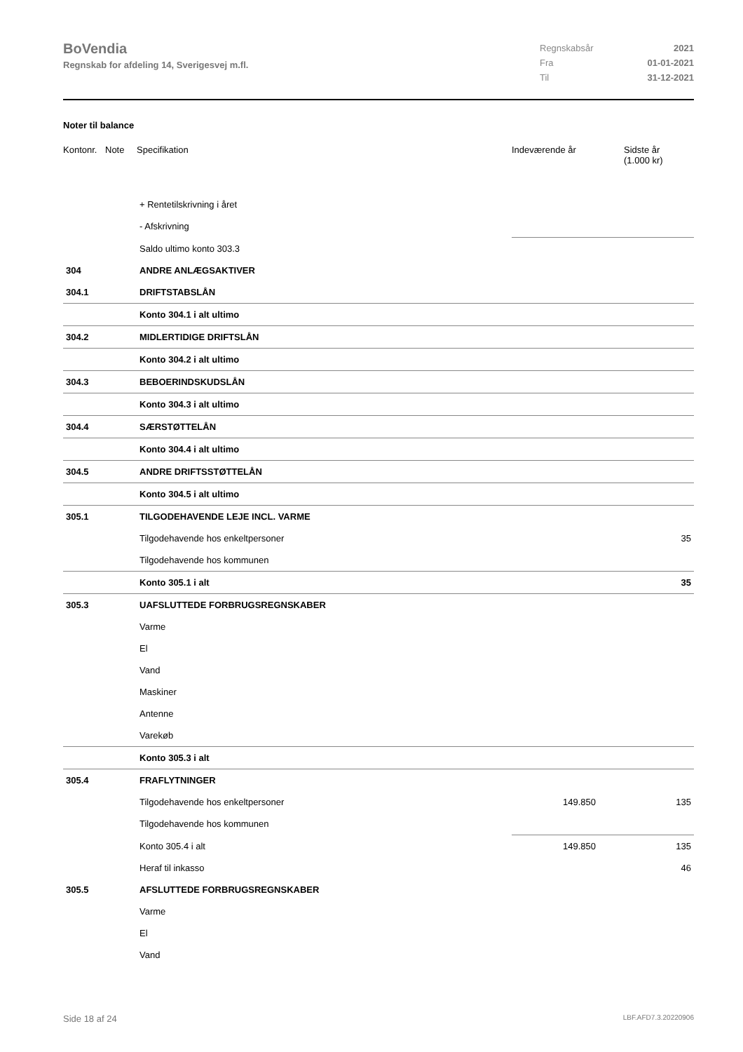BoVendia
Regnskab for afdeling 14, Sverigesvej m.fl.
| Regnskabsår | 2021 |
| Fra | 01-01-2021 |
| Til | 31-12-2021 |
Noter til balance
| Kontonr. | Note | Specifikation | Indeværende år | Sidste år (1.000 kr) |
| --- | --- | --- | --- | --- |
| | | + Rentetilskrivning i året | | |
| | | - Afskrivning | | |
| | | Saldo ultimo konto 303.3 | | |
| 304 | | ANDRE ANLÆGSAKTIVER | | |
| 304.1 | | DRIFTSTABSLÅN | | |
| | | Konto 304.1 i alt ultimo | | |
| 304.2 | | MIDLERTIDIGE DRIFTSLÅN | | |
| | | Konto 304.2 i alt ultimo | | |
| 304.3 | | BEBOERINDSKUDSLÅN | | |
| | | Konto 304.3 i alt ultimo | | |
| 304.4 | | SÆRSTØTTELÅN | | |
| | | Konto 304.4 i alt ultimo | | |
| 304.5 | | ANDRE DRIFTSSTØTTELÅN | | |
| | | Konto 304.5 i alt ultimo | | |
| 305.1 | | TILGODEHAVENDE LEJE INCL. VARME | | |
| | | Tilgodehavende hos enkeltpersoner | | 35 |
| | | Tilgodehavende hos kommunen | | |
| | | Konto 305.1 i alt | | 35 |
| 305.3 | | UAFSLUTTEDE FORBRUGSREGNSKABER | | |
| | | Varme | | |
| | | El | | |
| | | Vand | | |
| | | Maskiner | | |
| | | Antenne | | |
| | | Varekøb | | |
| | | Konto 305.3 i alt | | |
| 305.4 | | FRAFLYTNINGER | | |
| | | Tilgodehavende hos enkeltpersoner | 149.850 | 135 |
| | | Tilgodehavende hos kommunen | | |
| | | Konto 305.4 i alt | 149.850 | 135 |
| | | Heraf til inkasso | | 46 |
| 305.5 | | AFSLUTTEDE FORBRUGSREGNSKABER | | |
| | | Varme | | |
| | | El | | |
| | | Vand | | |
Side 18 af 24 LBF.AFD7.3.20220906